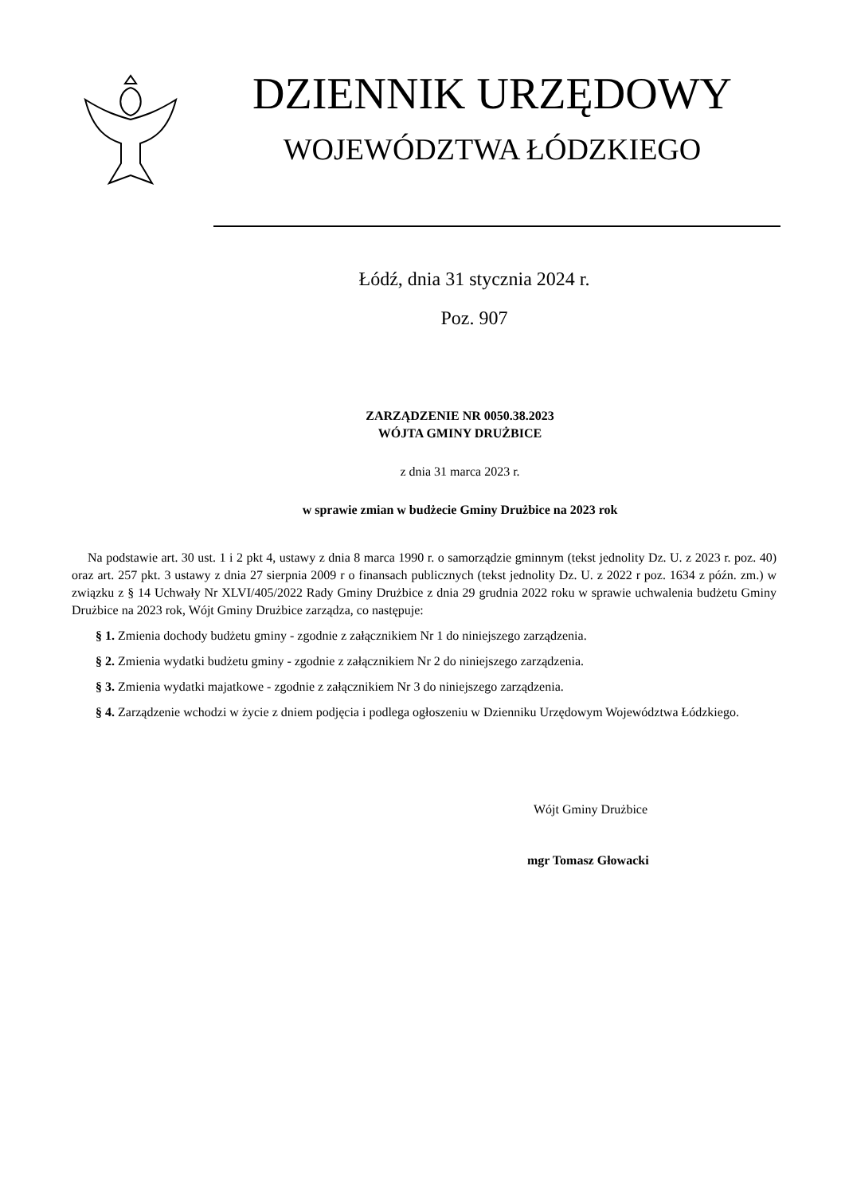DZIENNIK URZĘDOWY
WOJEWÓDZTWA ŁÓDZKIEGO
Łódź, dnia 31 stycznia 2024 r.
Poz. 907
ZARZĄDZENIE NR 0050.38.2023
WÓJTA GMINY DRUŻBICE
z dnia 31 marca 2023 r.
w sprawie zmian w budżecie Gminy Drużbice na 2023 rok
Na podstawie art. 30 ust. 1 i 2 pkt 4, ustawy z dnia 8 marca 1990 r. o samorządzie gminnym (tekst jednolity Dz. U. z 2023 r. poz. 40) oraz art. 257 pkt. 3 ustawy z dnia 27 sierpnia 2009 r o finansach publicznych (tekst jednolity Dz. U. z 2022 r poz. 1634 z późn. zm.) w związku z § 14 Uchwały Nr XLVI/405/2022 Rady Gminy Drużbice z dnia 29 grudnia 2022 roku w sprawie uchwalenia budżetu Gminy Drużbice na 2023 rok, Wójt Gminy Drużbice zarządza, co następuje:
§ 1. Zmienia dochody budżetu gminy - zgodnie z załącznikiem Nr 1 do niniejszego zarządzenia.
§ 2. Zmienia wydatki budżetu gminy - zgodnie z załącznikiem Nr 2 do niniejszego zarządzenia.
§ 3. Zmienia wydatki majatkowe - zgodnie z załącznikiem Nr 3 do niniejszego zarządzenia.
§ 4. Zarządzenie wchodzi w życie z dniem podjęcia i podlega ogłoszeniu w Dzienniku Urzędowym Województwa Łódzkiego.
Wójt Gminy Drużbice
mgr Tomasz Głowacki